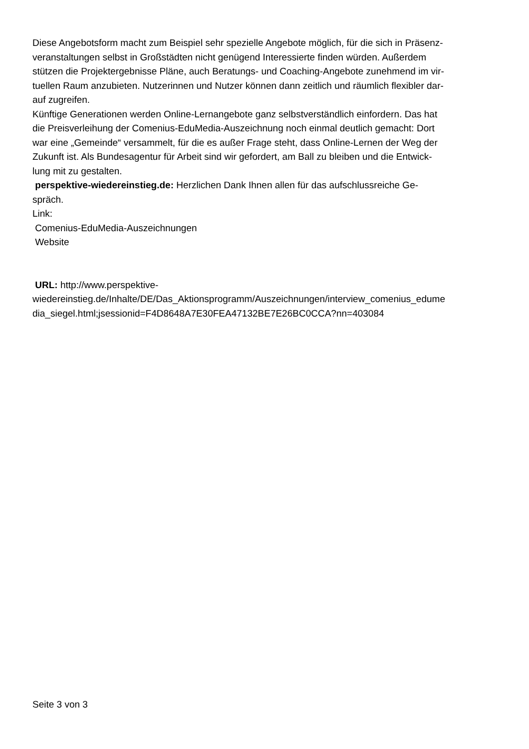Diese Angebotsform macht zum Beispiel sehr spezielle Angebote möglich, für die sich in Präsenz-
veranstaltungen selbst in Großstädten nicht genügend Interessierte finden würden. Außerdem
stützen die Projektergebnisse Pläne, auch Beratungs- und Coaching-Angebote zunehmend im vir-
tuellen Raum anzubieten. Nutzerinnen und Nutzer können dann zeitlich und räumlich flexibler dar-
auf zugreifen.
Künftige Generationen werden Online-Lernangebote ganz selbstverständlich einfordern. Das hat
die Preisverleihung der Comenius-EduMedia-Auszeichnung noch einmal deutlich gemacht: Dort
war eine „Gemeinde“ versammelt, für die es außer Frage steht, dass Online-Lernen der Weg der
Zukunft ist. Als Bundesagentur für Arbeit sind wir gefordert, am Ball zu bleiben und die Entwick-
lung mit zu gestalten.
perspektive-wiedereinstieg.de: Herzlichen Dank Ihnen allen für das aufschlussreiche Ge-
spräch.
Link:
Comenius-EduMedia-Auszeichnungen
Website
URL: http://www.perspektive-
wiedereinstieg.de/Inhalte/DE/Das_Aktionsprogramm/Auszeichnungen/interview_comenius_edume
dia_siegel.html;jsessionid=F4D8648A7E30FEA47132BE7E26BC0CCA?nn=403084
Seite 3 von 3